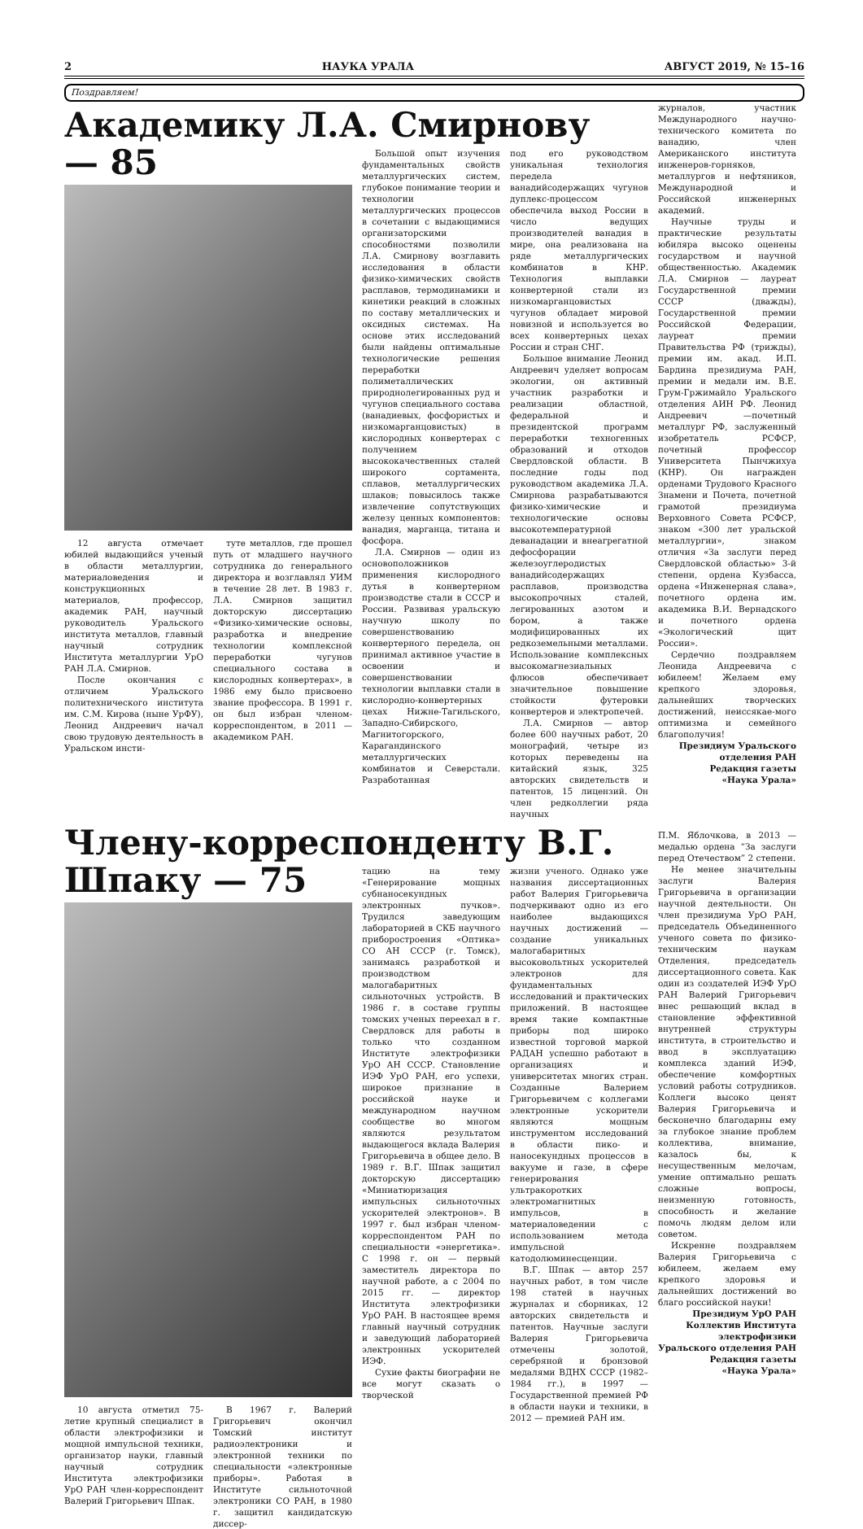2 НАУКА УРАЛА АВГУСТ 2019, № 15–16
Поздравляем!
Академику Л.А. Смирнову — 85
12 августа отмечает юбилей выдающийся ученый в области металлургии, материаловедения и конструкционных материалов, профессор, академик РАН, научный руководитель Уральского института металлов, главный научный сотрудник Института металлургии УрО РАН Л.А. Смирнов.
После окончания с отличием Уральского политехнического института им. С.М. Кирова (ныне УрФУ), Леонид Андреевич начал свою трудовую деятельность в Уральском инсти-
туте металлов, где прошел путь от младшего научного сотрудника до генерального директора и возглавлял УИМ в течение 28 лет. В 1983 г. Л.А. Смирнов защитил докторскую диссертацию «Физико-химические основы, разработка и внедрение технологии комплексной переработки чугунов специального состава в кислородных конвертерах», в 1986 ему было присвоено звание профессора. В 1991 г. он был избран членом-корреспондентом, в 2011 — академиком РАН.
Большой опыт изучения фундаментальных свойств металлургических систем, глубокое понимание теории и технологии металлургических процессов в сочетании с выдающимися организаторскими способностями позволили Л.А. Смирнову возглавить исследования в области физико-химических свойств расплавов, термодинамики и кинетики реакций в сложных по составу металлических и оксидных системах. На основе этих исследований были найдены оптимальные технологические решения переработки полиметаллических природнолегированных руд и чугунов специального состава (ванадиевых, фосфористых и низкомарганцовистых) в кислородных конвертерах с получением высококачественных сталей широкого сортамента, сплавов, металлургических шлаков; повысилось также извлечение сопутствующих железу ценных компонентов: ванадия, марганца, титана и фосфора.
Л.А. Смирнов — один из основоположников применения кислородного дутья в конвертерном производстве стали в СССР и России. Развивая уральскую научную школу по совершенствованию конвертерного передела, он принимал активное участие в освоении и совершенствовании технологии выплавки стали в кислородно-конвертерных цехах Нижне-Тагильского, Западно-Сибирского, Магнитогорского, Карагандинского металлургических комбинатов и Северстали. Разработанная
под его руководством уникальная технология передела ванадийсодержащих чугунов дуплекс-процессом обеспечила выход России в число ведущих производителей ванадия в мире, она реализована на ряде металлургических комбинатов в КНР. Технология выплавки конвертерной стали из низкомарганцовистых чугунов обладает мировой новизной и используется во всех конвертерных цехах России и стран СНГ.
Большое внимание Леонид Андреевич уделяет вопросам экологии, он активный участник разработки и реализации областной, федеральной и президентской программ переработки техногенных образований и отходов Свердловской области. В последние годы под руководством академика Л.А. Смирнова разрабатываются физико-химические и технологические основы высокотемпературной деванадации и внеагрегатной дефосфорации железоуглеродистых ванадийсодержащих расплавов, производства высокопрочных сталей, легированных азотом и бором, а также модифицированных их редкоземельными металлами. Использование комплексных высокомагнезиальных флюсов обеспечивает значительное повышение стойкости футеровки конвертеров и электропечей.
Л.А. Смирнов — автор более 600 научных работ, 20 монографий, четыре из которых переведены на китайский язык, 325 авторских свидетельств и патентов, 15 лицензий. Он член редколлегии ряда научных
журналов, участник Международного научно-технического комитета по ванадию, член Американского института инженеров-горняков, металлургов и нефтяников, Международной и Российской инженерных академий.
Научные труды и практические результаты юбиляра высоко оценены государством и научной общественностью. Академик Л.А. Смирнов — лауреат Государственной премии СССР (дважды), Государственной премии Российской Федерации, лауреат премии Правительства РФ (трижды), премии им. акад. И.П. Бардина президиума РАН, премии и медали им. В.Е. Грум-Гржимайло Уральского отделения АИН РФ. Леонид Андреевич —почетный металлург РФ, заслуженный изобретатель РСФСР, почетный профессор Университета Пынчжихуа (КНР). Он награжден орденами Трудового Красного Знамени и Почета, почетной грамотой президиума Верховного Совета РСФСР, знаком «300 лет уральской металлургии», знаком отличия «За заслуги перед Свердловской областью» 3-й степени, ордена Кузбасса, ордена «Инженерная слава», почетного ордена им. академика В.И. Вернадского и почетного ордена «Экологический щит России».
Сердечно поздравляем Леонида Андреевича с юбилеем! Желаем ему крепкого здоровья, дальнейших творческих достижений, неиссякае-мого оптимизма и семейного благополучия!
Президиум Уральского отделения РАН
Редакция газеты
«Наука Урала»
Члену-корреспонденту В.Г. Шпаку — 75
10 августа отметил 75-летие крупный специалист в области электрофизики и мощной импульсной техники, организатор науки, главный научный сотрудник Института электрофизики УрО РАН член-корреспондент Валерий Григорьевич Шпак.
В 1967 г. Валерий Григорьевич окончил Томский институт радиоэлектроники и электронной техники по специальности «электронные приборы». Работая в Институте сильноточной электроники СО РАН, в 1980 г. защитил кандидатскую диссер-
тацию на тему «Генерирование мощных субнаносекундных электронных пучков». Трудился заведующим лабораторией в СКБ научного приборостроения «Оптика» СО АН СССР (г. Томск), занимаясь разработкой и производством малогабаритных сильноточных устройств. В 1986 г. в составе группы томских ученых переехал в г. Свердловск для работы в только что созданном Институте электрофизики УрО АН СССР. Становление ИЭФ УрО РАН, его успехи, широкое признание в российской науке и международном научном сообществе во многом являются результатом выдающегося вклада Валерия Григорьевича в общее дело. В 1989 г. В.Г. Шпак защитил докторскую диссертацию «Миниатюризация импульсных сильноточных ускорителей электронов». В 1997 г. был избран членом-корреспондентом РАН по специальности «энергетика». С 1998 г. он — первый заместитель директора по научной работе, а с 2004 по 2015 гг. — директор Института электрофизики УрО РАН. В настоящее время главный научный сотрудник и заведующий лабораторией электронных ускорителей ИЭФ.
Сухие факты биографии не все могут сказать о творческой
жизни ученого. Однако уже названия диссертационных работ Валерия Григорьевича подчеркивают одно из его наиболее выдающихся научных достижений — создание уникальных малогабаритных высоковольтных ускорителей электронов для фундаментальных исследований и практических приложений. В настоящее время такие компактные приборы под широко известной торговой маркой РАДАН успешно работают в организациях и университетах многих стран. Созданные Валерием Григорьевичем с коллегами электронные ускорители являются мощным инструментом исследований в области пико- и наносекундных процессов в вакууме и газе, в сфере генерирования ультракоротких электромагнитных импульсов, в материаловедении с использованием метода импульсной катодолюминесценции.
В.Г. Шпак — автор 257 научных работ, в том числе 198 статей в научных журналах и сборниках, 12 авторских свидетельств и патентов. Научные заслуги Валерия Григорьевича отмечены золотой, серебряной и бронзовой медалями ВДНХ СССР (1982–1984 гг.), в 1997 — Государственной премией РФ в области науки и техники, в 2012 — премией РАН им.
П.М. Яблочкова, в 2013 — медалью ордена “За заслуги перед Отечеством” 2 степени.
Не менее значительны заслуги Валерия Григорьевича в организации научной деятельности. Он член президиума УрО РАН, председатель Объединенного ученого совета по физико-техническим наукам Отделения, председатель диссертационного совета. Как один из создателей ИЭФ УрО РАН Валерий Григорьевич внес решающий вклад в становление эффективной внутренней структуры института, в строительство и ввод в эксплуатацию комплекса зданий ИЭФ, обеспечение комфортных условий работы сотрудников. Коллеги высоко ценят Валерия Григорьевича и бесконечно благодарны ему за глубокое знание проблем коллектива, внимание, казалось бы, к несущественным мелочам, умение оптимально решать сложные вопросы, неизменную готовность, способность и желание помочь людям делом или советом.
Искренне поздравляем Валерия Григорьевича с юбилеем, желаем ему крепкого здоровья и дальнейших достижений во благо российской науки!
Президиум УрО РАН
Коллектив Института электрофизики Уральского отделения РАН
Редакция газеты
«Наука Урала»